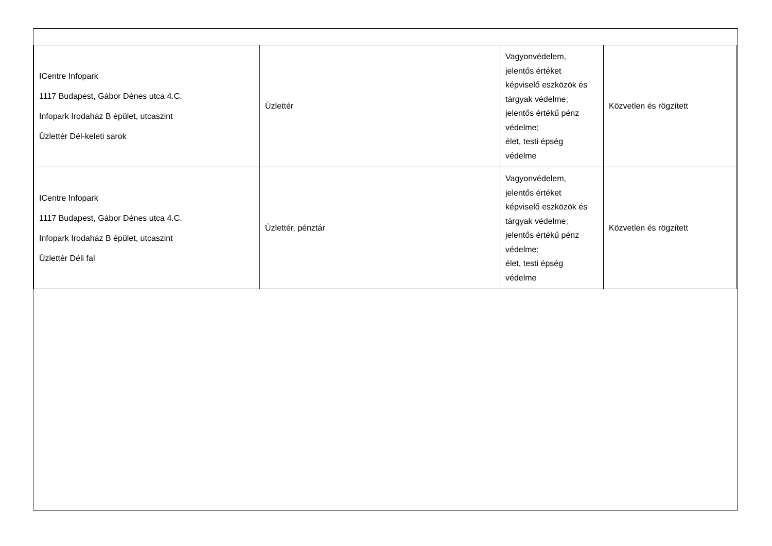| ICentre Infopark 1117 Budapest, Gábor Dénes utca 4.C. Infopark Irodaház B épület, utcaszint Üzlettér Dél-keleti sarok | Üzlettér | Vagyonvédelem, jelentős értéket képviselő eszközök és tárgyak védelme; jelentős értékű pénz védelme; élet, testi épség védelme | Közvetlen és rögzített |
| ICentre Infopark 1117 Budapest, Gábor Dénes utca 4.C. Infopark Irodaház B épület, utcaszint Üzlettér Déli fal | Üzlettér, pénztár | Vagyonvédelem, jelentős értéket képviselő eszközök és tárgyak védelme; jelentős értékű pénz védelme; élet, testi épség védelme | Közvetlen és rögzített |